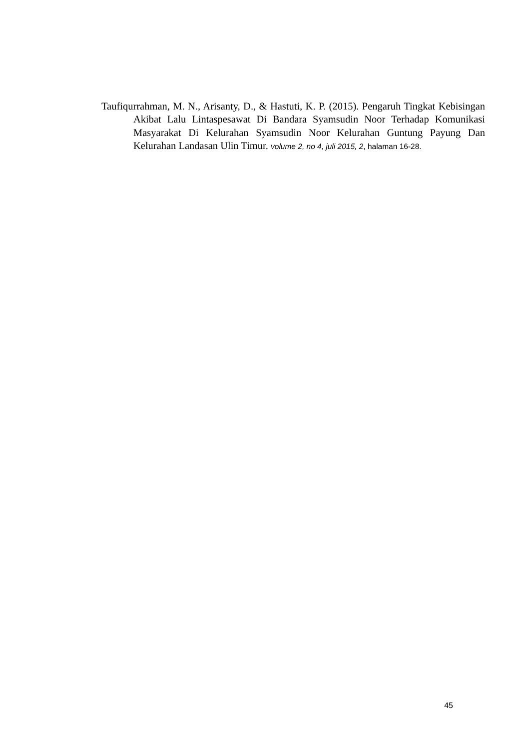Taufiqurrahman, M. N., Arisanty, D., & Hastuti, K. P. (2015). Pengaruh Tingkat Kebisingan Akibat Lalu Lintaspesawat Di Bandara Syamsudin Noor Terhadap Komunikasi Masyarakat Di Kelurahan Syamsudin Noor Kelurahan Guntung Payung Dan Kelurahan Landasan Ulin Timur. volume 2, no 4, juli 2015, 2, halaman 16-28.
45